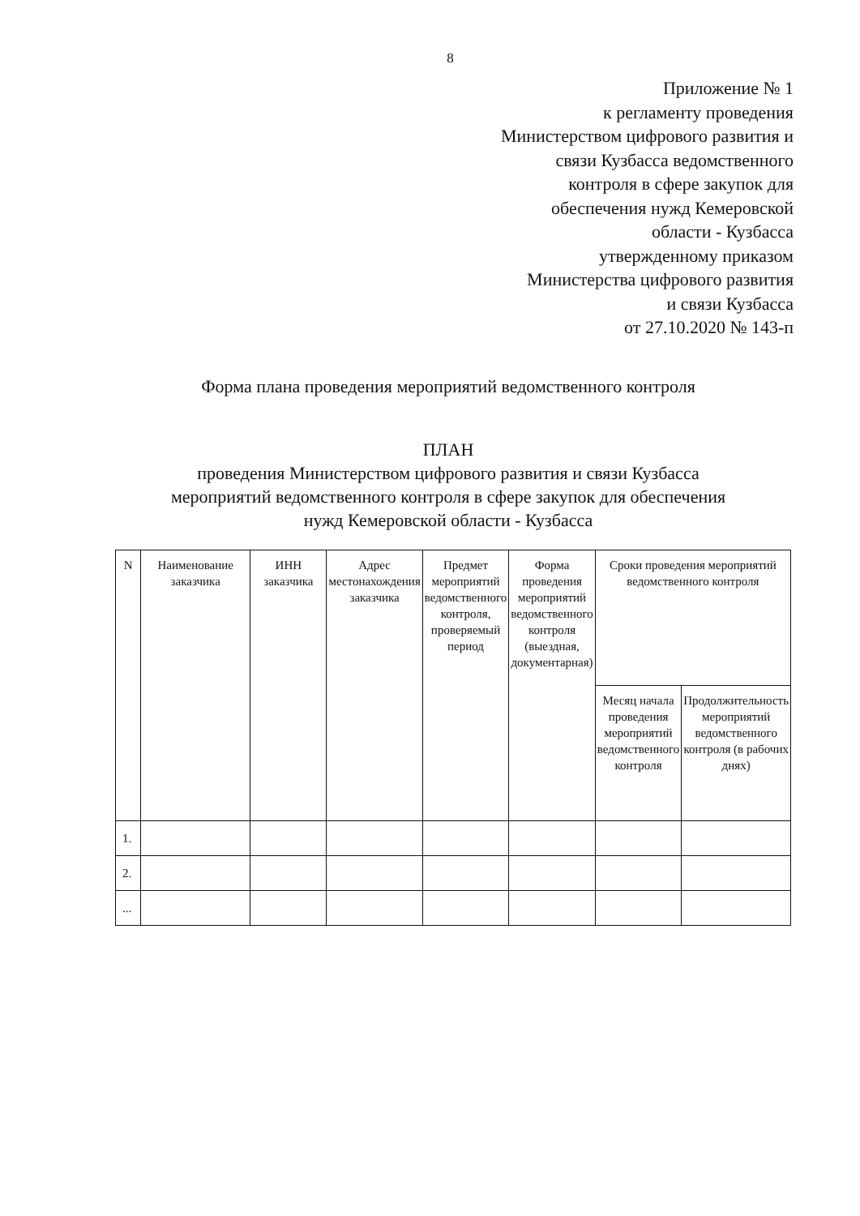8
Приложение № 1
к регламенту проведения
Министерством цифрового развития и
связи Кузбасса ведомственного
контроля в сфере закупок для
обеспечения нужд Кемеровской
области - Кузбасса
утвержденному приказом
Министерства цифрового развития
и связи Кузбасса
от 27.10.2020 № 143-п
Форма плана проведения мероприятий ведомственного контроля
ПЛАН
проведения Министерством цифрового развития и связи Кузбасса
мероприятий ведомственного контроля в сфере закупок для обеспечения
нужд Кемеровской области - Кузбасса
| N | Наименование заказчика | ИНН заказчика | Адрес местонахождения заказчика | Предмет мероприятий ведомственного контроля, проверяемый период | Форма проведения мероприятий ведомственного контроля (выездная, документарная) | Сроки проведения мероприятий ведомственного контроля | |
| --- | --- | --- | --- | --- | --- | --- | --- |
| | | | | | | Месяц начала проведения мероприятий ведомственного контроля | Продолжительность мероприятий ведомственного контроля (в рабочих днях) |
| 1. | | | | | | | |
| 2. | | | | | | | |
| ... | | | | | | | |